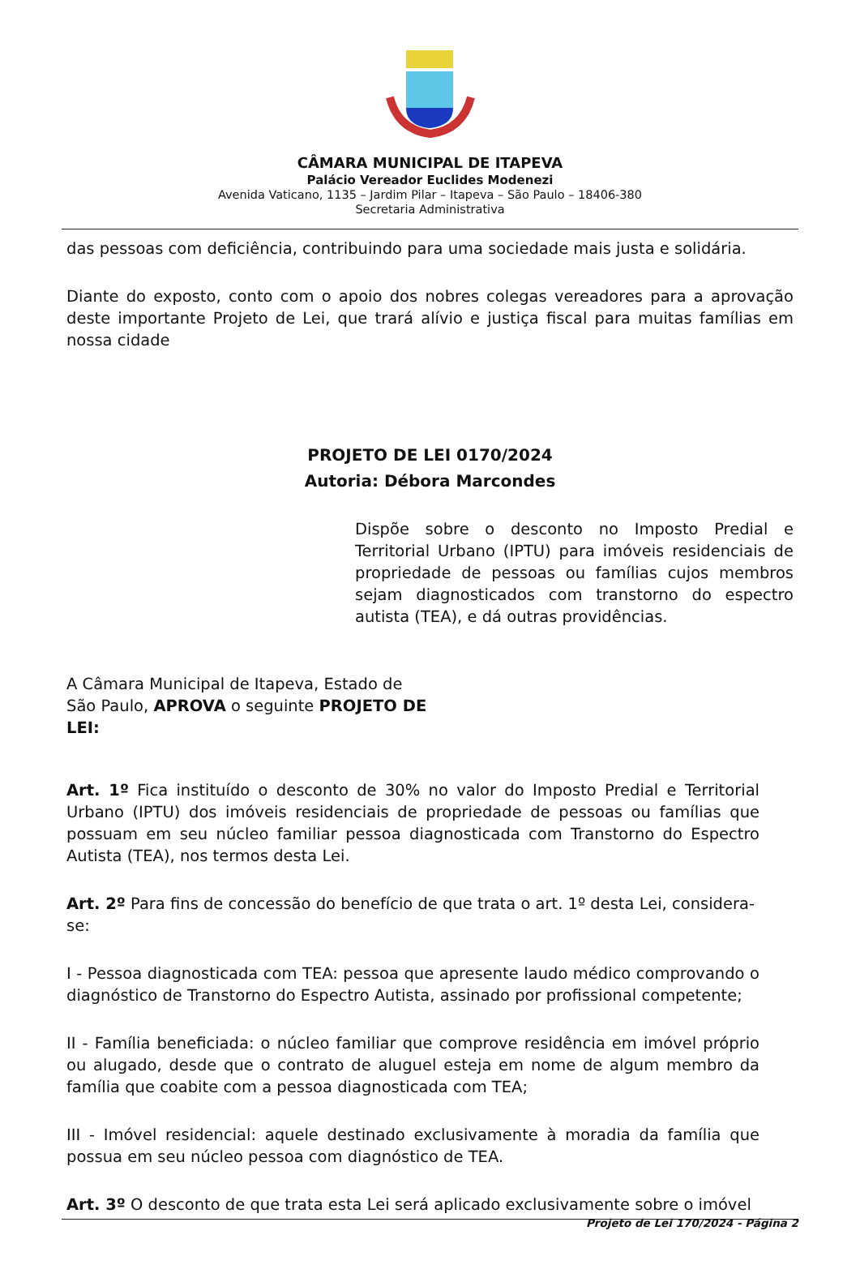CÂMARA MUNICIPAL DE ITAPEVA
Palácio Vereador Euclides Modenezi
Avenida Vaticano, 1135 – Jardim Pilar – Itapeva – São Paulo – 18406-380
Secretaria Administrativa
das pessoas com deficiência, contribuindo para uma sociedade mais justa e solidária.
Diante do exposto, conto com o apoio dos nobres colegas vereadores para a aprovação deste importante Projeto de Lei, que trará alívio e justiça fiscal para muitas famílias em nossa cidade
PROJETO DE LEI 0170/2024
Autoria: Débora Marcondes
Dispõe sobre o desconto no Imposto Predial e Territorial Urbano (IPTU) para imóveis residenciais de propriedade de pessoas ou famílias cujos membros sejam diagnosticados com transtorno do espectro autista (TEA), e dá outras providências.
A Câmara Municipal de Itapeva, Estado de São Paulo, APROVA o seguinte PROJETO DE LEI:
Art. 1º Fica instituído o desconto de 30% no valor do Imposto Predial e Territorial Urbano (IPTU) dos imóveis residenciais de propriedade de pessoas ou famílias que possuam em seu núcleo familiar pessoa diagnosticada com Transtorno do Espectro Autista (TEA), nos termos desta Lei.
Art. 2º Para fins de concessão do benefício de que trata o art. 1º desta Lei, considera-se:
I - Pessoa diagnosticada com TEA: pessoa que apresente laudo médico comprovando o diagnóstico de Transtorno do Espectro Autista, assinado por profissional competente;
II - Família beneficiada: o núcleo familiar que comprove residência em imóvel próprio ou alugado, desde que o contrato de aluguel esteja em nome de algum membro da família que coabite com a pessoa diagnosticada com TEA;
III - Imóvel residencial: aquele destinado exclusivamente à moradia da família que possua em seu núcleo pessoa com diagnóstico de TEA.
Art. 3º O desconto de que trata esta Lei será aplicado exclusivamente sobre o imóvel
Projeto de Lei 170/2024 - Página 2